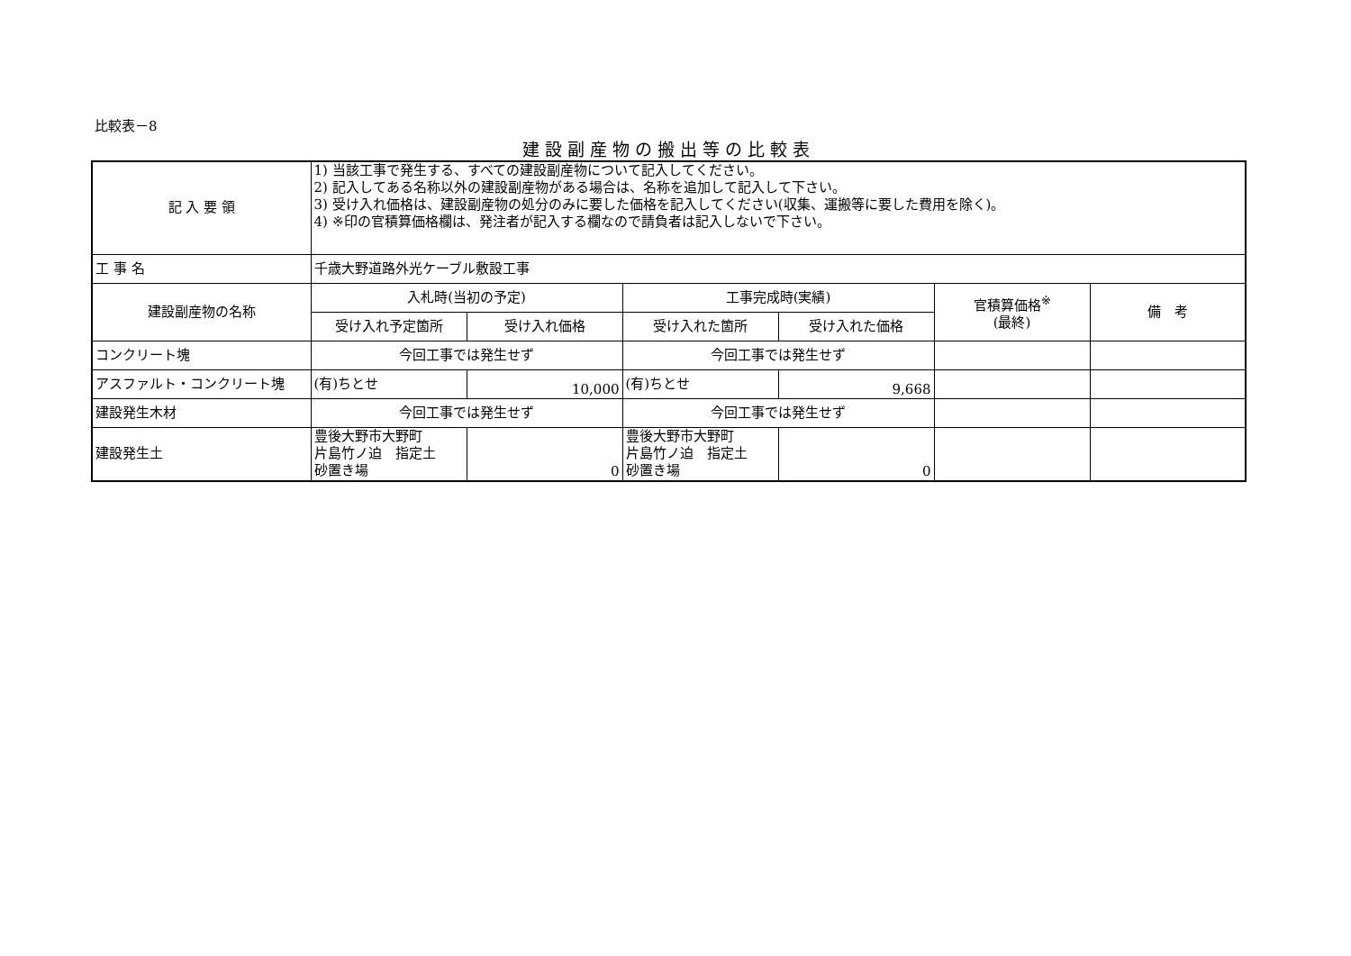比較表－8
建設副産物の搬出等の比較表
| 記 入 要 領 | 1) 当該工事で発生する、すべての建設副産物について記入してください。 2) 記入してある名称以外の建設副産物がある場合は、名称を追加して記入して下さい。 3) 受け入れ価格は、建設副産物の処分のみに要した価格を記入してください(収集、運搬等に要した費用を除く)。 4) ※印の官積算価格欄は、発注者が記入する欄なので請負者は記入しないで下さい。 | | | | | |
| 工 事 名 | 千歳大野道路外光ケーブル敷設工事 | | | | | |
| 建設副産物の名称 | 入札時(当初の予定) | | 工事完成時(実績) | | 官積算価格<sup>※</sup> (最終) | 備 考 |
| | 受け入れ予定箇所 | 受け入れ価格 | 受け入れた箇所 | 受け入れた価格 | | |
| コンクリート塊 | 今回工事では発生せず | | 今回工事では発生せず | | | |
| アスファルト・コンクリート塊 | (有)ちとせ | 10,000 | (有)ちとせ | 9,668 | | |
| 建設発生木材 | 今回工事では発生せず | | 今回工事では発生せず | | | |
| 建設発生土 | 豊後大野市大野町 片島竹ノ迫 指定土 砂置き場 | 0 | 豊後大野市大野町 片島竹ノ迫 指定土 砂置き場 | 0 | | |